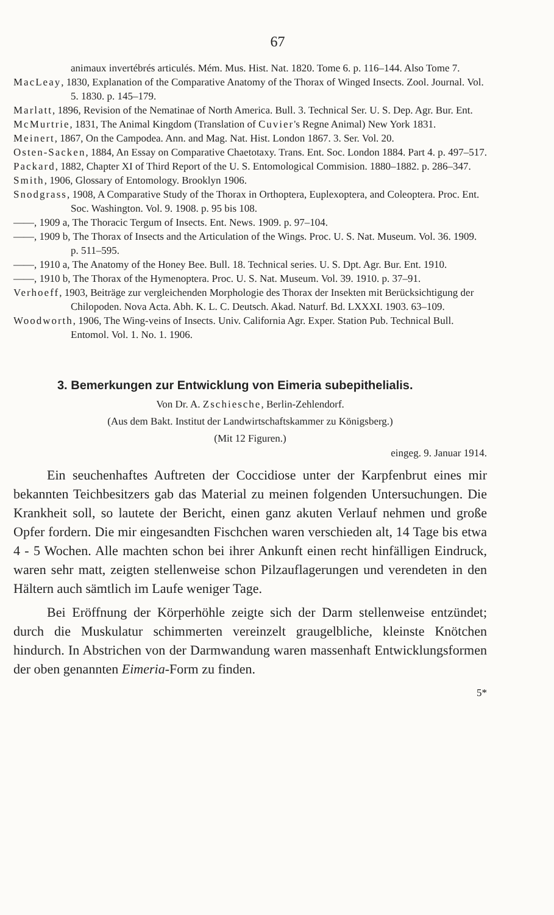67
animaux invertébrés articulés. Mém. Mus. Hist. Nat. 1820. Tome 6. p. 116–144. Also Tome 7.
MacLeay, 1830, Explanation of the Comparative Anatomy of the Thorax of Winged Insects. Zool. Journal. Vol. 5. 1830. p. 145–179.
Marlatt, 1896, Revision of the Nematinae of North America. Bull. 3. Technical Ser. U. S. Dep. Agr. Bur. Ent.
McMurtrie, 1831, The Animal Kingdom (Translation of Cuvier's Regne Animal) New York 1831.
Meinert, 1867, On the Campodea. Ann. and Mag. Nat. Hist. London 1867. 3. Ser. Vol. 20.
Osten-Sacken, 1884, An Essay on Comparative Chaetotaxy. Trans. Ent. Soc. London 1884. Part 4. p. 497–517.
Packard, 1882, Chapter XI of Third Report of the U. S. Entomological Commision. 1880–1882. p. 286–347.
Smith, 1906, Glossary of Entomology. Brooklyn 1906.
Snodgrass, 1908, A Comparative Study of the Thorax in Orthoptera, Euplexoptera, and Coleoptera. Proc. Ent. Soc. Washington. Vol. 9. 1908. p. 95 bis 108.
——, 1909 a, The Thoracic Tergum of Insects. Ent. News. 1909. p. 97–104.
——, 1909 b, The Thorax of Insects and the Articulation of the Wings. Proc. U. S. Nat. Museum. Vol. 36. 1909. p. 511–595.
——, 1910 a, The Anatomy of the Honey Bee. Bull. 18. Technical series. U. S. Dpt. Agr. Bur. Ent. 1910.
——, 1910 b, The Thorax of the Hymenoptera. Proc. U. S. Nat. Museum. Vol. 39. 1910. p. 37–91.
Verhoeff, 1903, Beiträge zur vergleichenden Morphologie des Thorax der Insekten mit Berücksichtigung der Chilopoden. Nova Acta. Abh. K. L. C. Deutsch. Akad. Naturf. Bd. LXXXI. 1903. 63–109.
Woodworth, 1906, The Wing-veins of Insects. Univ. California Agr. Exper. Station Pub. Technical Bull. Entomol. Vol. 1. No. 1. 1906.
3. Bemerkungen zur Entwicklung von Eimeria subepithelialis.
Von Dr. A. Zschiesche, Berlin-Zehlendorf.
(Aus dem Bakt. Institut der Landwirtschaftskammer zu Königsberg.)
(Mit 12 Figuren.)
eingeg. 9. Januar 1914.
Ein seuchenhaftes Auftreten der Coccidiose unter der Karpfenbrut eines mir bekannten Teichbesitzers gab das Material zu meinen folgenden Untersuchungen. Die Krankheit soll, so lautete der Bericht, einen ganz akuten Verlauf nehmen und große Opfer fordern. Die mir eingesandten Fischchen waren verschieden alt, 14 Tage bis etwa 4 - 5 Wochen. Alle machten schon bei ihrer Ankunft einen recht hinfälligen Eindruck, waren sehr matt, zeigten stellenweise schon Pilzauflagerungen und verendeten in den Hältern auch sämtlich im Laufe weniger Tage.
Bei Eröffnung der Körperhöhle zeigte sich der Darm stellenweise entzündet; durch die Muskulatur schimmerten vereinzelt graugelbliche, kleinste Knötchen hindurch. In Abstrichen von der Darmwandung waren massenhaft Entwicklungsformen der oben genannten Eimeria-Form zu finden.
5*